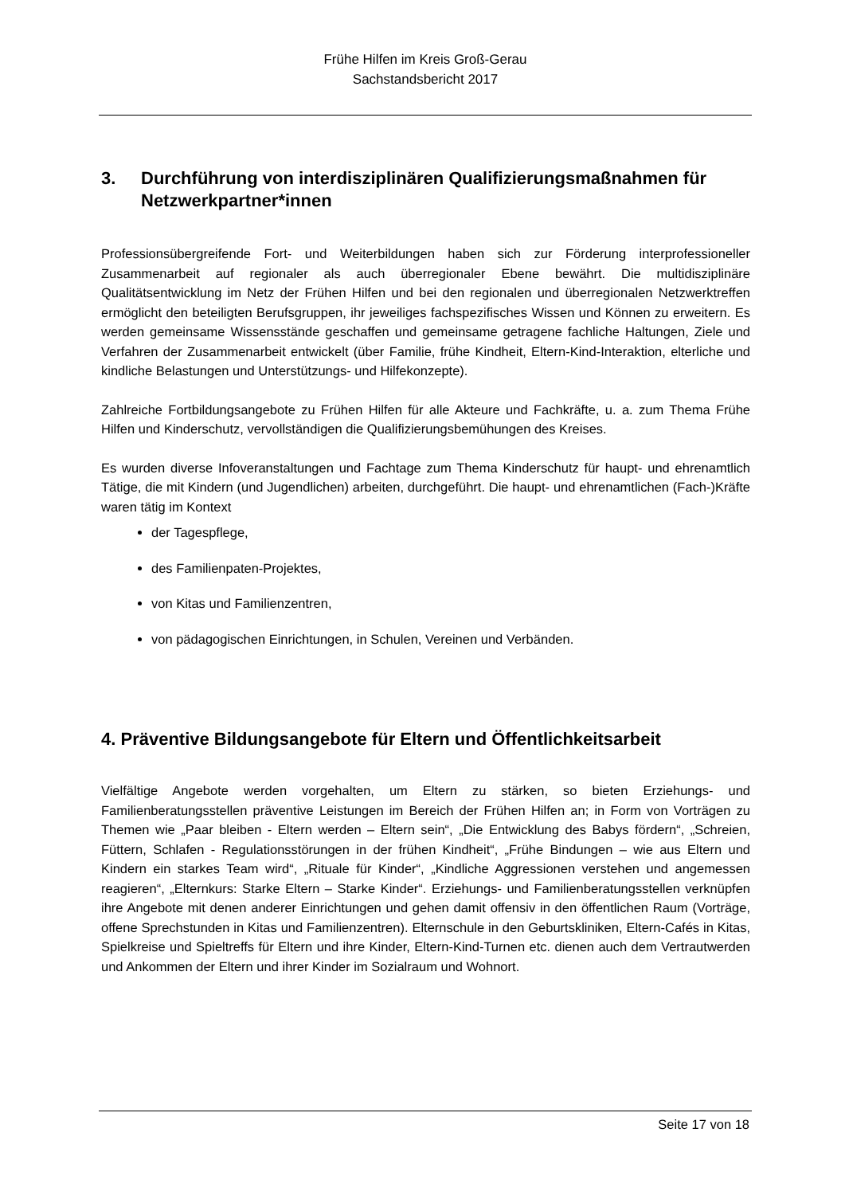Frühe Hilfen im Kreis Groß-Gerau
Sachstandsbericht 2017
3. Durchführung von interdisziplinären Qualifizierungsmaßnahmen für Netzwerkpartner*innen
Professionsübergreifende Fort- und Weiterbildungen haben sich zur Förderung interprofessioneller Zusammenarbeit auf regionaler als auch überregionaler Ebene bewährt. Die multidisziplinäre Qualitätsentwicklung im Netz der Frühen Hilfen und bei den regionalen und überregionalen Netzwerktreffen ermöglicht den beteiligten Berufsgruppen, ihr jeweiliges fachspezifisches Wissen und Können zu erweitern. Es werden gemeinsame Wissensstände geschaffen und gemeinsame getragene fachliche Haltungen, Ziele und Verfahren der Zusammenarbeit entwickelt (über Familie, frühe Kindheit, Eltern-Kind-Interaktion, elterliche und kindliche Belastungen und Unterstützungs- und Hilfekonzepte).
Zahlreiche Fortbildungsangebote zu Frühen Hilfen für alle Akteure und Fachkräfte, u. a. zum Thema Frühe Hilfen und Kinderschutz, vervollständigen die Qualifizierungsbemühungen des Kreises.
Es wurden diverse Infoveranstaltungen und Fachtage zum Thema Kinderschutz für haupt- und ehrenamtlich Tätige, die mit Kindern (und Jugendlichen) arbeiten, durchgeführt. Die haupt- und ehrenamtlichen (Fach-)Kräfte waren tätig im Kontext
der Tagespflege,
des Familienpaten-Projektes,
von Kitas und Familienzentren,
von pädagogischen Einrichtungen, in Schulen, Vereinen und Verbänden.
4. Präventive Bildungsangebote für Eltern und Öffentlichkeitsarbeit
Vielfältige Angebote werden vorgehalten, um Eltern zu stärken, so bieten Erziehungs- und Familienberatungsstellen präventive Leistungen im Bereich der Frühen Hilfen an; in Form von Vorträgen zu Themen wie „Paar bleiben - Eltern werden – Eltern sein“, „Die Entwicklung des Babys fördern“, „Schreien, Füttern, Schlafen - Regulationsstörungen in der frühen Kindheit“, „Frühe Bindungen – wie aus Eltern und Kindern ein starkes Team wird“, „Rituale für Kinder“, „Kindliche Aggressionen verstehen und angemessen reagieren“, „Elternkurs: Starke Eltern – Starke Kinder“. Erziehungs- und Familienberatungsstellen verknüpfen ihre Angebote mit denen anderer Einrichtungen und gehen damit offensiv in den öffentlichen Raum (Vorträge, offene Sprechstunden in Kitas und Familienzentren). Elternschule in den Geburtskliniken, Eltern-Cafés in Kitas, Spielkreise und Spieltreffs für Eltern und ihre Kinder, Eltern-Kind-Turnen etc. dienen auch dem Vertrautwerden und Ankommen der Eltern und ihrer Kinder im Sozialraum und Wohnort.
Seite 17 von 18